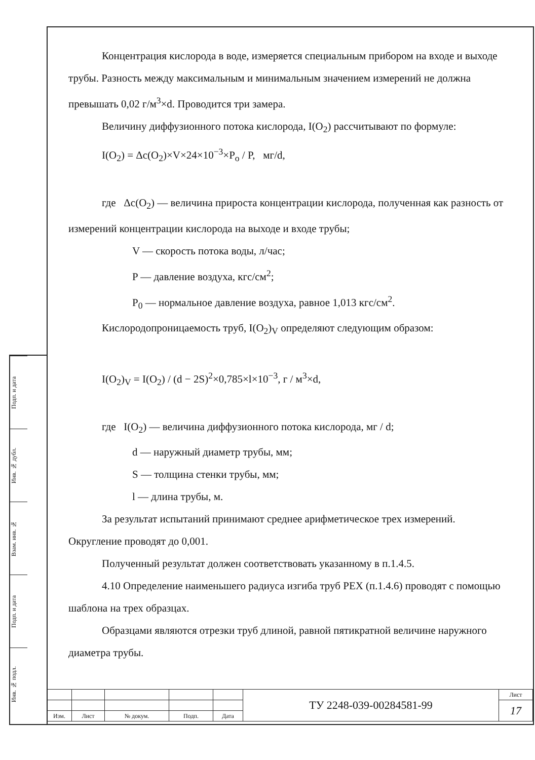Подп. и дата
Инв. № дубл.
Взам. инв. №
Подп. и дата
Инв. № подл.
Концентрация кислорода в воде, измеряется специальным прибором на входе и выходе трубы. Разность между максимальным и минимальным значением измерений не должна превышать 0,02 г/м<sup>3</sup>×d. Проводится три замера.
Величину диффузионного потока кислорода, I(O<sub>2</sub>) рассчитывают по формуле:
I(O<sub>2</sub>) = Δc(O<sub>2</sub>)×V×24×10<sup>−3</sup>×P<sub>o</sub> / P, мг/d,
где Δc(O<sub>2</sub>) — величина прироста концентрации кислорода, полученная как разность от измерений концентрации кислорода на выходе и входе трубы;
V — скорость потока воды, л/час;
P — давление воздуха, кгс/см<sup>2</sup>;
P<sub>0</sub> — нормальное давление воздуха, равное 1,013 кгс/см<sup>2</sup>.
Кислородопроницаемость труб, I(O<sub>2</sub>)<sub>V</sub> определяют следующим образом:
I(O<sub>2</sub>)<sub>V</sub> = I(O<sub>2</sub>) / (d − 2S)<sup>2</sup>×0,785×l×10<sup>−3</sup>, г / м<sup>3</sup>×d,
где I(O<sub>2</sub>) — величина диффузионного потока кислорода, мг / d;
d — наружный диаметр трубы, мм;
S — толщина стенки трубы, мм;
l — длина трубы, м.
За результат испытаний принимают среднее арифметическое трех измерений. Округление проводят до 0,001.
Полученный результат должен соответствовать указанному в п.1.4.5.
4.10 Определение наименьшего радиуса изгиба труб PEX (п.1.4.6) проводят с помощью шаблона на трех образцах.
Образцами являются отрезки труб длиной, равной пятикратной величине наружного диаметра трубы.
| | | | | | ТУ 2248-039-00284581-99 | Лист |
| | | | | | | 17 |
| Изм. | Лист | № докум. | Подп. | Дата | | |